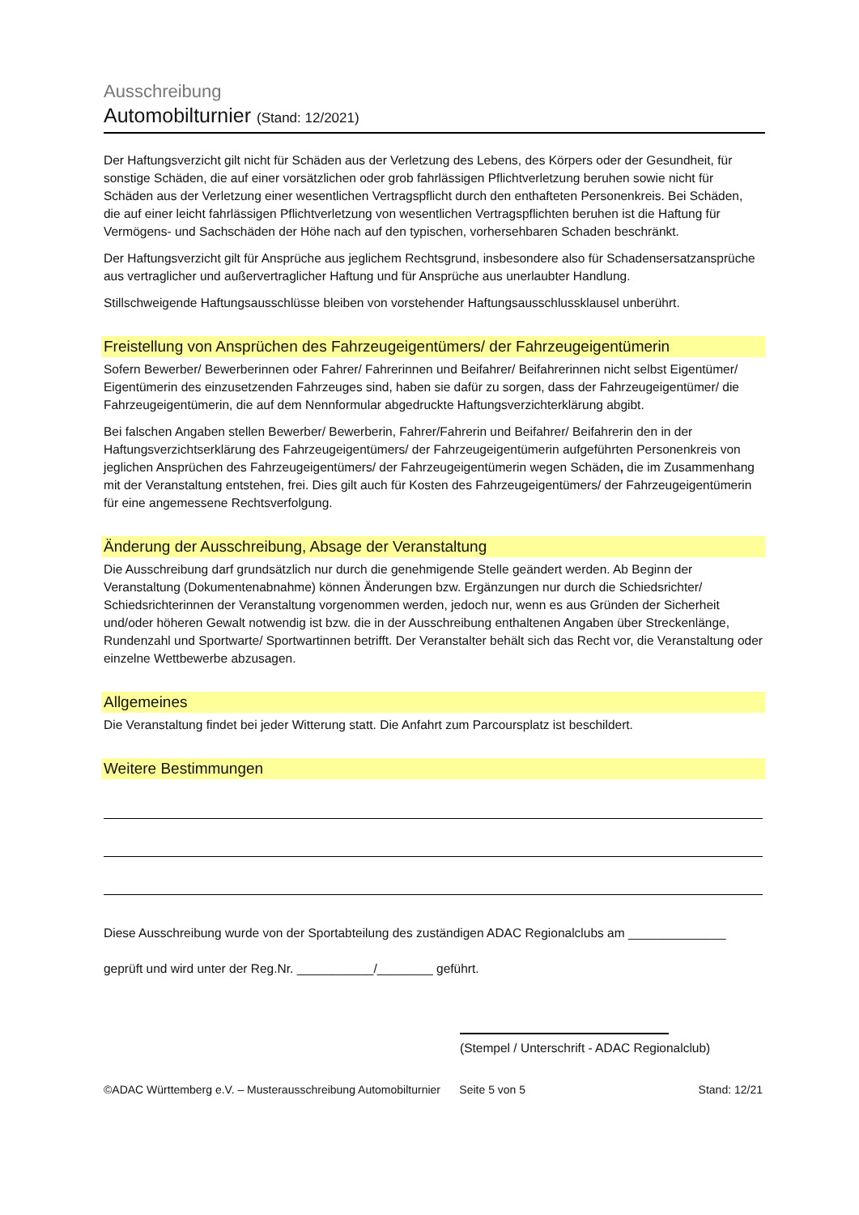Ausschreibung
Automobilturnier (Stand: 12/2021)
Der Haftungsverzicht gilt nicht für Schäden aus der Verletzung des Lebens, des Körpers oder der Gesundheit, für sonstige Schäden, die auf einer vorsätzlichen oder grob fahrlässigen Pflichtverletzung beruhen sowie nicht für Schäden aus der Verletzung einer wesentlichen Vertragspflicht durch den enthafteten Personenkreis. Bei Schäden, die auf einer leicht fahrlässigen Pflichtverletzung von wesentlichen Vertragspflichten beruhen ist die Haftung für Vermögens- und Sachschäden der Höhe nach auf den typischen, vorhersehbaren Schaden beschränkt.
Der Haftungsverzicht gilt für Ansprüche aus jeglichem Rechtsgrund, insbesondere also für Schadensersatzansprüche aus vertraglicher und außervertraglicher Haftung und für Ansprüche aus unerlaubter Handlung.
Stillschweigende Haftungsausschlüsse bleiben von vorstehender Haftungsausschlussklausel unberührt.
Freistellung von Ansprüchen des Fahrzeugeigentümers/ der Fahrzeugeigentümerin
Sofern Bewerber/ Bewerberinnen oder Fahrer/ Fahrerinnen und Beifahrer/ Beifahrerinnen nicht selbst Eigentümer/ Eigentümerin des einzusetzenden Fahrzeuges sind, haben sie dafür zu sorgen, dass der Fahrzeugeigentümer/ die Fahrzeugeigentümerin, die auf dem Nennformular abgedruckte Haftungsverzichterklärung abgibt.
Bei falschen Angaben stellen Bewerber/ Bewerberin, Fahrer/Fahrerin und Beifahrer/ Beifahrerin den in der Haftungsverzichtserklärung des Fahrzeugeigentümers/ der Fahrzeugeigentümerin aufgeführten Personenkreis von jeglichen Ansprüchen des Fahrzeugeigentümers/ der Fahrzeugeigentümerin wegen Schäden, die im Zusammenhang mit der Veranstaltung entstehen, frei. Dies gilt auch für Kosten des Fahrzeugeigentümers/ der Fahrzeugeigentümerin für eine angemessene Rechtsverfolgung.
Änderung der Ausschreibung, Absage der Veranstaltung
Die Ausschreibung darf grundsätzlich nur durch die genehmigende Stelle geändert werden. Ab Beginn der Veranstaltung (Dokumentenabnahme) können Änderungen bzw. Ergänzungen nur durch die Schiedsrichter/ Schiedsrichterinnen der Veranstaltung vorgenommen werden, jedoch nur, wenn es aus Gründen der Sicherheit und/oder höheren Gewalt notwendig ist bzw. die in der Ausschreibung enthaltenen Angaben über Streckenlänge, Rundenzahl und Sportwarte/ Sportwartinnen betrifft. Der Veranstalter behält sich das Recht vor, die Veranstaltung oder einzelne Wettbewerbe abzusagen.
Allgemeines
Die Veranstaltung findet bei jeder Witterung statt. Die Anfahrt zum Parcoursplatz ist beschildert.
Weitere Bestimmungen
Diese Ausschreibung wurde von der Sportabteilung des zuständigen ADAC Regionalclubs am ______________
geprüft und wird unter der Reg.Nr. ___________/________ geführt.
(Stempel / Unterschrift - ADAC Regionalclub)
©ADAC Württemberg e.V. – Musterausschreibung Automobilturnier Seite 5 von 5 Stand: 12/21